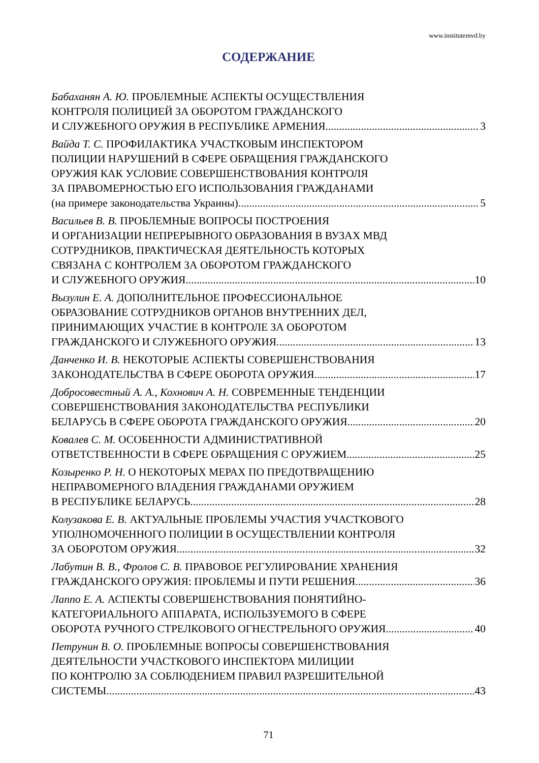www.institutemvd.by
СОДЕРЖАНИЕ
Бабаханян А. Ю. ПРОБЛЕМНЫЕ АСПЕКТЫ ОСУЩЕСТВЛЕНИЯ
КОНТРОЛЯ ПОЛИЦИЕЙ ЗА ОБОРОТОМ ГРАЖДАНСКОГО
И СЛУЖЕБНОГО ОРУЖИЯ В РЕСПУБЛИКЕ АРМЕНИЯ 3
Вайда Т. С. ПРОФИЛАКТИКА УЧАСТКОВЫМ ИНСПЕКТОРОМ
ПОЛИЦИИ НАРУШЕНИЙ В СФЕРЕ ОБРАЩЕНИЯ ГРАЖДАНСКОГО
ОРУЖИЯ КАК УСЛОВИЕ СОВЕРШЕНСТВОВАНИЯ КОНТРОЛЯ
ЗА ПРАВОМЕРНОСТЬЮ ЕГО ИСПОЛЬЗОВАНИЯ ГРАЖДАНАМИ
(на примере законодательства Украины) 5
Васильев В. В. ПРОБЛЕМНЫЕ ВОПРОСЫ ПОСТРОЕНИЯ
И ОРГАНИЗАЦИИ НЕПРЕРЫВНОГО ОБРАЗОВАНИЯ В ВУЗАХ МВД
СОТРУДНИКОВ, ПРАКТИЧЕСКАЯ ДЕЯТЕЛЬНОСТЬ КОТОРЫХ
СВЯЗАНА С КОНТРОЛЕМ ЗА ОБОРОТОМ ГРАЖДАНСКОГО
И СЛУЖЕБНОГО ОРУЖИЯ 10
Вызулин Е. А. ДОПОЛНИТЕЛЬНОЕ ПРОФЕССИОНАЛЬНОЕ
ОБРАЗОВАНИЕ СОТРУДНИКОВ ОРГАНОВ ВНУТРЕННИХ ДЕЛ,
ПРИНИМАЮЩИХ УЧАСТИЕ В КОНТРОЛЕ ЗА ОБОРОТОМ
ГРАЖДАНСКОГО И СЛУЖЕБНОГО ОРУЖИЯ 13
Данченко И. В. НЕКОТОРЫЕ АСПЕКТЫ СОВЕРШЕНСТВОВАНИЯ
ЗАКОНОДАТЕЛЬСТВА В СФЕРЕ ОБОРОТА ОРУЖИЯ 17
Добросовестный А. А., Кохнович А. Н. СОВРЕМЕННЫЕ ТЕНДЕНЦИИ
СОВЕРШЕНСТВОВАНИЯ ЗАКОНОДАТЕЛЬСТВА РЕСПУБЛИКИ
БЕЛАРУСЬ В СФЕРЕ ОБОРОТА ГРАЖДАНСКОГО ОРУЖИЯ 20
Ковалев С. М. ОСОБЕННОСТИ АДМИНИСТРАТИВНОЙ
ОТВЕТСТВЕННОСТИ В СФЕРЕ ОБРАЩЕНИЯ С ОРУЖИЕМ 25
Козыренко Р. Н. О НЕКОТОРЫХ МЕРАХ ПО ПРЕДОТВРАЩЕНИЮ
НЕПРАВОМЕРНОГО ВЛАДЕНИЯ ГРАЖДАНАМИ ОРУЖИЕМ
В РЕСПУБЛИКЕ БЕЛАРУСЬ 28
Колузакова Е. В. АКТУАЛЬНЫЕ ПРОБЛЕМЫ УЧАСТИЯ УЧАСТКОВОГО
УПОЛНОМОЧЕННОГО ПОЛИЦИИ В ОСУЩЕСТВЛЕНИИ КОНТРОЛЯ
ЗА ОБОРОТОМ ОРУЖИЯ 32
Лабутин В. В., Фролов С. В. ПРАВОВОЕ РЕГУЛИРОВАНИЕ ХРАНЕНИЯ
ГРАЖДАНСКОГО ОРУЖИЯ: ПРОБЛЕМЫ И ПУТИ РЕШЕНИЯ 36
Лаппо Е. А. АСПЕКТЫ СОВЕРШЕНСТВОВАНИЯ ПОНЯТИЙНО-
КАТЕГОРИАЛЬНОГО АППАРАТА, ИСПОЛЬЗУЕМОГО В СФЕРЕ
ОБОРОТА РУЧНОГО СТРЕЛКОВОГО ОГНЕСТРЕЛЬНОГО ОРУЖИЯ 40
Петрунин В. О. ПРОБЛЕМНЫЕ ВОПРОСЫ СОВЕРШЕНСТВОВАНИЯ
ДЕЯТЕЛЬНОСТИ УЧАСТКОВОГО ИНСПЕКТОРА МИЛИЦИИ
ПО КОНТРОЛЮ ЗА СОБЛЮДЕНИЕМ ПРАВИЛ РАЗРЕШИТЕЛЬНОЙ
СИСТЕМЫ 43
71